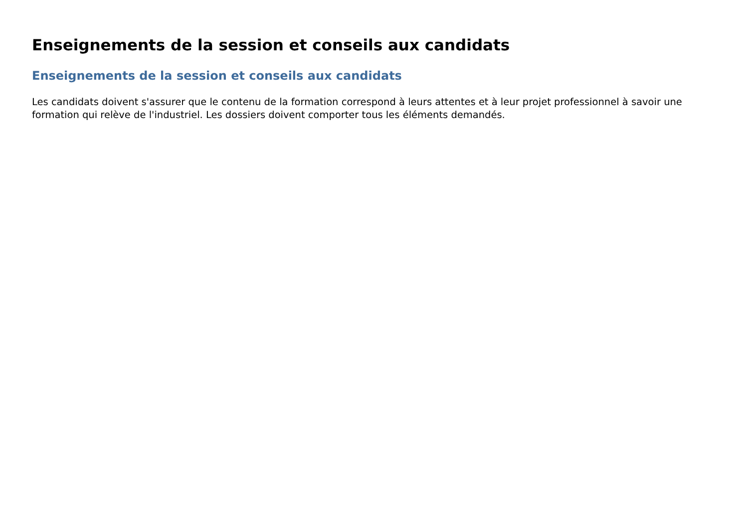Enseignements de la session et conseils aux candidats
Enseignements de la session et conseils aux candidats
Les candidats doivent s'assurer que le contenu de la formation correspond à leurs attentes et à leur projet professionnel à savoir une formation qui relève de l'industriel. Les dossiers doivent comporter tous les éléments demandés.